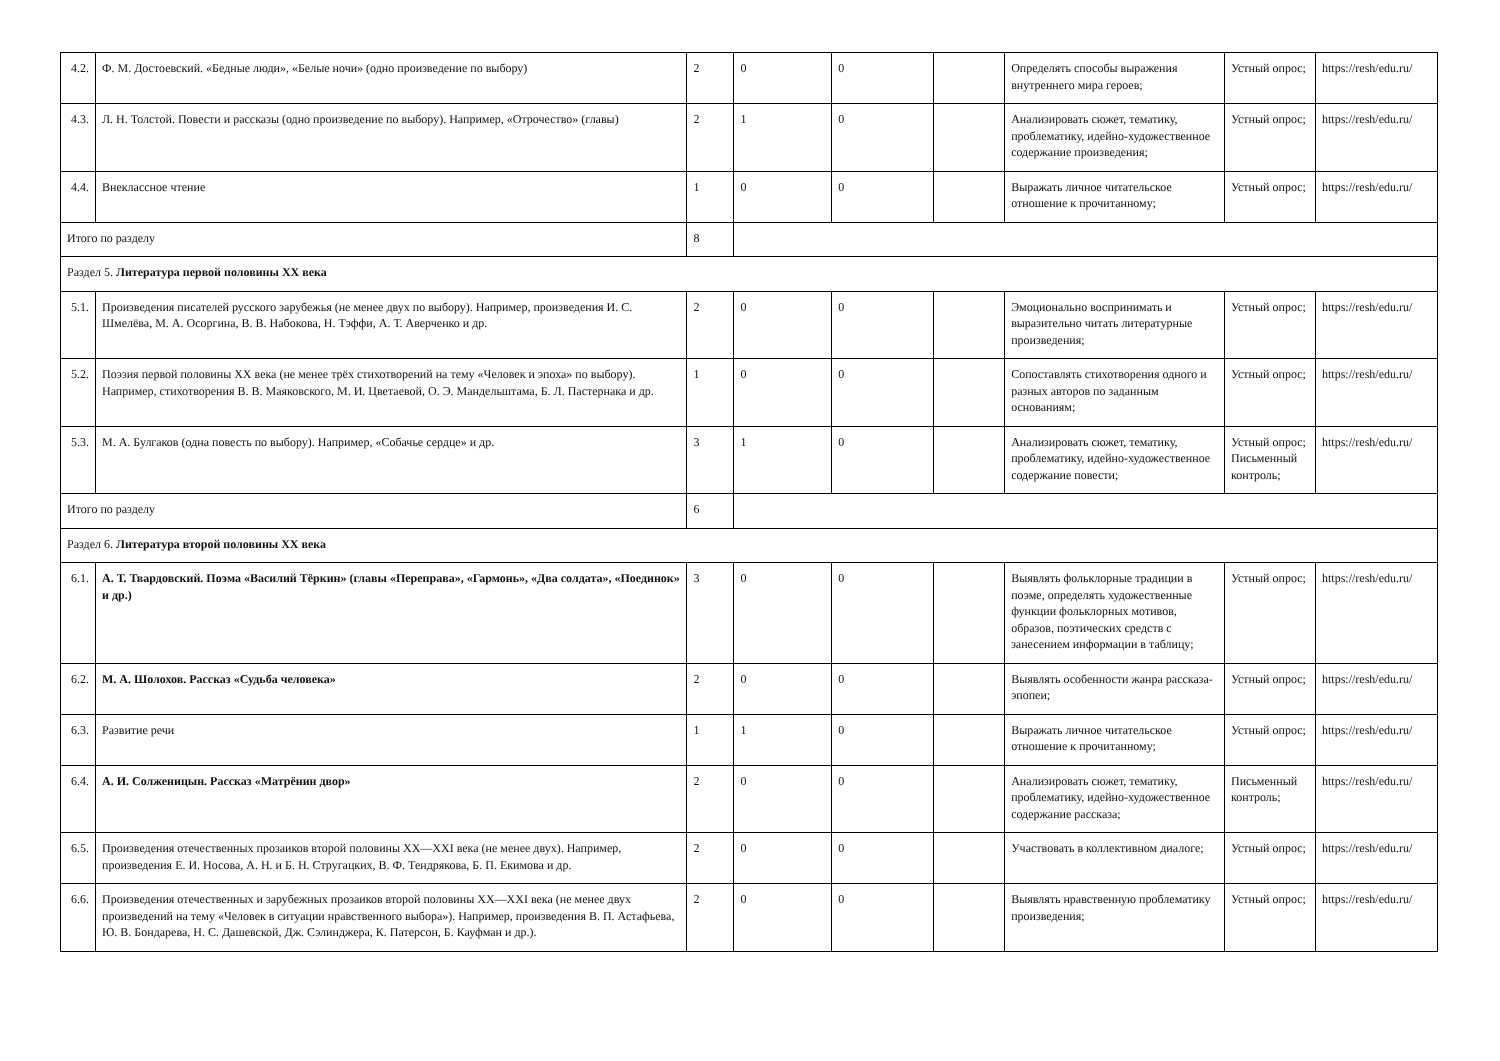| 4.2. | Ф. М. Достоевский. «Бедные люди», «Белые ночи» (одно произведение по выбору) | 2 | 0 | 0 | | Определять способы выражения внутреннего мира героев; | Устный опрос; | https://resh/edu.ru/ |
| 4.3. | Л. Н. Толстой. Повести и рассказы (одно произведение по выбору). Например, «Отрочество» (главы) | 2 | 1 | 0 | | Анализировать сюжет, тематику, проблематику, идейно-художественное содержание произведения; | Устный опрос; | https://resh/edu.ru/ |
| 4.4. | Внеклассное чтение | 1 | 0 | 0 | | Выражать личное читательское отношение к прочитанному; | Устный опрос; | https://resh/edu.ru/ |
| Итого по разделу | | 8 | | | | | | |
| Раздел 5. Литература первой половины XX века | | | | | | | | |
| 5.1. | Произведения писателей русского зарубежья (не менее двух по выбору). Например, произведения И. С. Шмелёва, М. А. Осоргина, В. В. Набокова, Н. Тэффи, А. Т. Аверченко и др. | 2 | 0 | 0 | | Эмоционально воспринимать и выразительно читать литературные произведения; | Устный опрос; | https://resh/edu.ru/ |
| 5.2. | Поэзия первой половины XX века (не менее трёх стихотворений на тему «Человек и эпоха» по выбору). Например, стихотворения В. В. Маяковского, М. И. Цветаевой, О. Э. Мандельштама, Б. Л. Пастернака и др. | 1 | 0 | 0 | | Сопоставлять стихотворения одного и разных авторов по заданным основаниям; | Устный опрос; | https://resh/edu.ru/ |
| 5.3. | М. А. Булгаков (одна повесть по выбору). Например, «Собачье сердце» и др. | 3 | 1 | 0 | | Анализировать сюжет, тематику, проблематику, идейно-художественное содержание повести; | Устный опрос; Письменный контроль; | https://resh/edu.ru/ |
| Итого по разделу | | 6 | | | | | | |
| Раздел 6. Литература второй половины XX века | | | | | | | | |
| 6.1. | А. Т. Твардовский. Поэма «Василий Тёркин» (главы «Переправа», «Гармонь», «Два солдата», «Поединок» и др.) | 3 | 0 | 0 | | Выявлять фольклорные традиции в поэме, определять художественные функции фольклорных мотивов, образов, поэтических средств с занесением информации в таблицу; | Устный опрос; | https://resh/edu.ru/ |
| 6.2. | М. А. Шолохов. Рассказ «Судьба человека» | 2 | 0 | 0 | | Выявлять особенности жанра рассказа-эпопеи; | Устный опрос; | https://resh/edu.ru/ |
| 6.3. | Развитие речи | 1 | 1 | 0 | | Выражать личное читательское отношение к прочитанному; | Устный опрос; | https://resh/edu.ru/ |
| 6.4. | А. И. Солженицын. Рассказ «Матрёнин двор» | 2 | 0 | 0 | | Анализировать сюжет, тематику, проблематику, идейно-художественное содержание рассказа; | Письменный контроль; | https://resh/edu.ru/ |
| 6.5. | Произведения отечественных прозаиков второй половины XX—XXI века (не менее двух). Например, произведения Е. И. Носова, А. Н. и Б. Н. Стругацких, В. Ф. Тендрякова, Б. П. Екимова и др. | 2 | 0 | 0 | | Участвовать в коллективном диалоге; | Устный опрос; | https://resh/edu.ru/ |
| 6.6. | Произведения отечественных и зарубежных прозаиков второй половины XX—XXI века (не менее двух произведений на тему «Человек в ситуации нравственного выбора»). Например, произведения В. П. Астафьева, Ю. В. Бондарева, Н. С. Дашевской, Дж. Сэлинджера, К. Патерсон, Б. Кауфман и др.). | 2 | 0 | 0 | | Выявлять нравственную проблематику произведения; | Устный опрос; | https://resh/edu.ru/ |